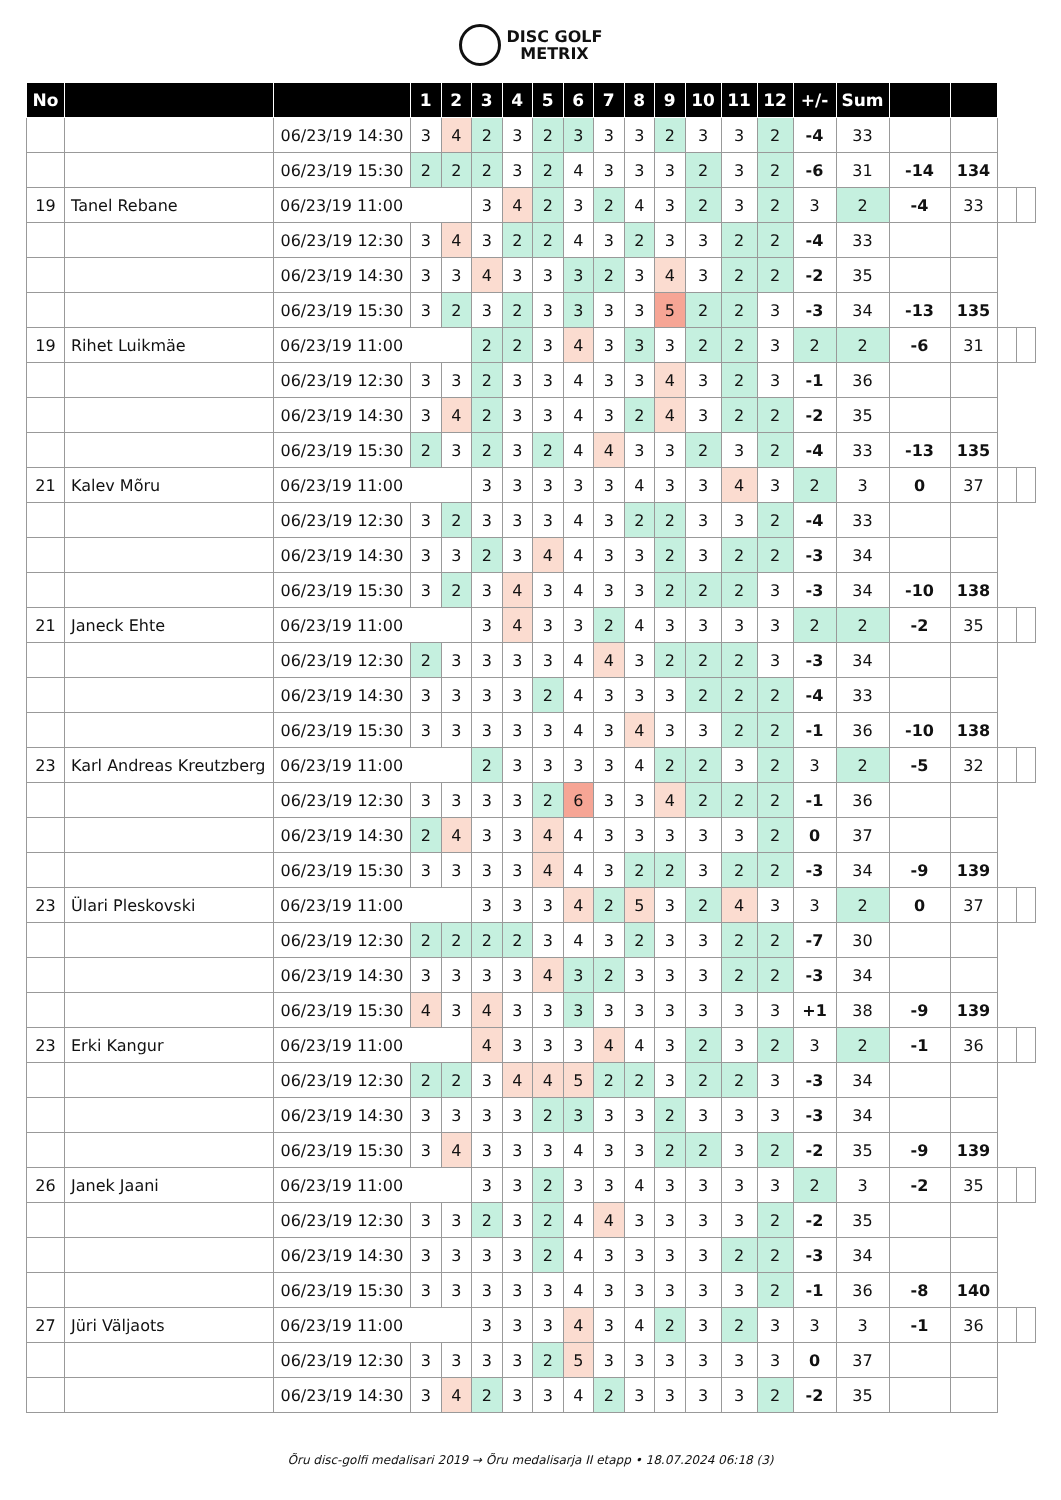DISC GOLF
METRIX
| No | | | 1 | 2 | 3 | 4 | 5 | 6 | 7 | 8 | 9 | 10 | 11 | 12 | +/- | Sum | | | | |
| | | 06/23/19 14:30 | 3 | 4 | 2 | 3 | 2 | 3 | 3 | 3 | 2 | 3 | 3 | 2 | -4 | 33 | | | | |
| | | 06/23/19 15:30 | 2 | 2 | 2 | 3 | 2 | 4 | 3 | 3 | 3 | 2 | 3 | 2 | -6 | 31 | -14 | 134 | | |
| 19 | Tanel Rebane | 06/23/19 11:00 | | | 3 | 4 | 2 | 3 | 2 | 4 | 3 | 2 | 3 | 2 | 3 | 2 | -4 | 33 | | |
| | | 06/23/19 12:30 | 3 | 4 | 3 | 2 | 2 | 4 | 3 | 2 | 3 | 3 | 2 | 2 | -4 | 33 | | | | |
| | | 06/23/19 14:30 | 3 | 3 | 4 | 3 | 3 | 3 | 2 | 3 | 4 | 3 | 2 | 2 | -2 | 35 | | | | |
| | | 06/23/19 15:30 | 3 | 2 | 3 | 2 | 3 | 3 | 3 | 3 | 5 | 2 | 2 | 3 | -3 | 34 | -13 | 135 | | |
| 19 | Rihet Luikmäe | 06/23/19 11:00 | | | 2 | 2 | 3 | 4 | 3 | 3 | 3 | 2 | 2 | 3 | 2 | 2 | -6 | 31 | | |
| | | 06/23/19 12:30 | 3 | 3 | 2 | 3 | 3 | 4 | 3 | 3 | 4 | 3 | 2 | 3 | -1 | 36 | | | | |
| | | 06/23/19 14:30 | 3 | 4 | 2 | 3 | 3 | 4 | 3 | 2 | 4 | 3 | 2 | 2 | -2 | 35 | | | | |
| | | 06/23/19 15:30 | 2 | 3 | 2 | 3 | 2 | 4 | 4 | 3 | 3 | 2 | 3 | 2 | -4 | 33 | -13 | 135 | | |
| 21 | Kalev Mõru | 06/23/19 11:00 | | | 3 | 3 | 3 | 3 | 3 | 4 | 3 | 3 | 4 | 3 | 2 | 3 | 0 | 37 | | |
| | | 06/23/19 12:30 | 3 | 2 | 3 | 3 | 3 | 4 | 3 | 2 | 2 | 3 | 3 | 2 | -4 | 33 | | | | |
| | | 06/23/19 14:30 | 3 | 3 | 2 | 3 | 4 | 4 | 3 | 3 | 2 | 3 | 2 | 2 | -3 | 34 | | | | |
| | | 06/23/19 15:30 | 3 | 2 | 3 | 4 | 3 | 4 | 3 | 3 | 2 | 2 | 2 | 3 | -3 | 34 | -10 | 138 | | |
| 21 | Janeck Ehte | 06/23/19 11:00 | | | 3 | 4 | 3 | 3 | 2 | 4 | 3 | 3 | 3 | 3 | 2 | 2 | -2 | 35 | | |
| | | 06/23/19 12:30 | 2 | 3 | 3 | 3 | 3 | 4 | 4 | 3 | 2 | 2 | 2 | 3 | -3 | 34 | | | | |
| | | 06/23/19 14:30 | 3 | 3 | 3 | 3 | 2 | 4 | 3 | 3 | 3 | 2 | 2 | 2 | -4 | 33 | | | | |
| | | 06/23/19 15:30 | 3 | 3 | 3 | 3 | 3 | 4 | 3 | 4 | 3 | 3 | 2 | 2 | -1 | 36 | -10 | 138 | | |
| 23 | Karl Andreas Kreutzberg | 06/23/19 11:00 | | | 2 | 3 | 3 | 3 | 3 | 4 | 2 | 2 | 3 | 2 | 3 | 2 | -5 | 32 | | |
| | | 06/23/19 12:30 | 3 | 3 | 3 | 3 | 2 | 6 | 3 | 3 | 4 | 2 | 2 | 2 | -1 | 36 | | | | |
| | | 06/23/19 14:30 | 2 | 4 | 3 | 3 | 4 | 4 | 3 | 3 | 3 | 3 | 3 | 2 | 0 | 37 | | | | |
| | | 06/23/19 15:30 | 3 | 3 | 3 | 3 | 4 | 4 | 3 | 2 | 2 | 3 | 2 | 2 | -3 | 34 | -9 | 139 | | |
| 23 | Ülari Pleskovski | 06/23/19 11:00 | | | 3 | 3 | 3 | 4 | 2 | 5 | 3 | 2 | 4 | 3 | 3 | 2 | 0 | 37 | | |
| | | 06/23/19 12:30 | 2 | 2 | 2 | 2 | 3 | 4 | 3 | 2 | 3 | 3 | 2 | 2 | -7 | 30 | | | | |
| | | 06/23/19 14:30 | 3 | 3 | 3 | 3 | 4 | 3 | 2 | 3 | 3 | 3 | 2 | 2 | -3 | 34 | | | | |
| | | 06/23/19 15:30 | 4 | 3 | 4 | 3 | 3 | 3 | 3 | 3 | 3 | 3 | 3 | 3 | +1 | 38 | -9 | 139 | | |
| 23 | Erki Kangur | 06/23/19 11:00 | | | 4 | 3 | 3 | 3 | 4 | 4 | 3 | 2 | 3 | 2 | 3 | 2 | -1 | 36 | | |
| | | 06/23/19 12:30 | 2 | 2 | 3 | 4 | 4 | 5 | 2 | 2 | 3 | 2 | 2 | 3 | -3 | 34 | | | | |
| | | 06/23/19 14:30 | 3 | 3 | 3 | 3 | 2 | 3 | 3 | 3 | 2 | 3 | 3 | 3 | -3 | 34 | | | | |
| | | 06/23/19 15:30 | 3 | 4 | 3 | 3 | 3 | 4 | 3 | 3 | 2 | 2 | 3 | 2 | -2 | 35 | -9 | 139 | | |
| 26 | Janek Jaani | 06/23/19 11:00 | | | 3 | 3 | 2 | 3 | 3 | 4 | 3 | 3 | 3 | 3 | 2 | 3 | -2 | 35 | | |
| | | 06/23/19 12:30 | 3 | 3 | 2 | 3 | 2 | 4 | 4 | 3 | 3 | 3 | 3 | 2 | -2 | 35 | | | | |
| | | 06/23/19 14:30 | 3 | 3 | 3 | 3 | 2 | 4 | 3 | 3 | 3 | 3 | 2 | 2 | -3 | 34 | | | | |
| | | 06/23/19 15:30 | 3 | 3 | 3 | 3 | 3 | 4 | 3 | 3 | 3 | 3 | 3 | 2 | -1 | 36 | -8 | 140 | | |
| 27 | Jüri Väljaots | 06/23/19 11:00 | | | 3 | 3 | 3 | 4 | 3 | 4 | 2 | 3 | 2 | 3 | 3 | 3 | -1 | 36 | | |
| | | 06/23/19 12:30 | 3 | 3 | 3 | 3 | 2 | 5 | 3 | 3 | 3 | 3 | 3 | 3 | 0 | 37 | | | | |
| | | 06/23/19 14:30 | 3 | 4 | 2 | 3 | 3 | 4 | 2 | 3 | 3 | 3 | 3 | 2 | -2 | 35 | | | | |
Õru disc-golfi medalisari 2019 → Õru medalisarja II etapp • 18.07.2024 06:18 (3)